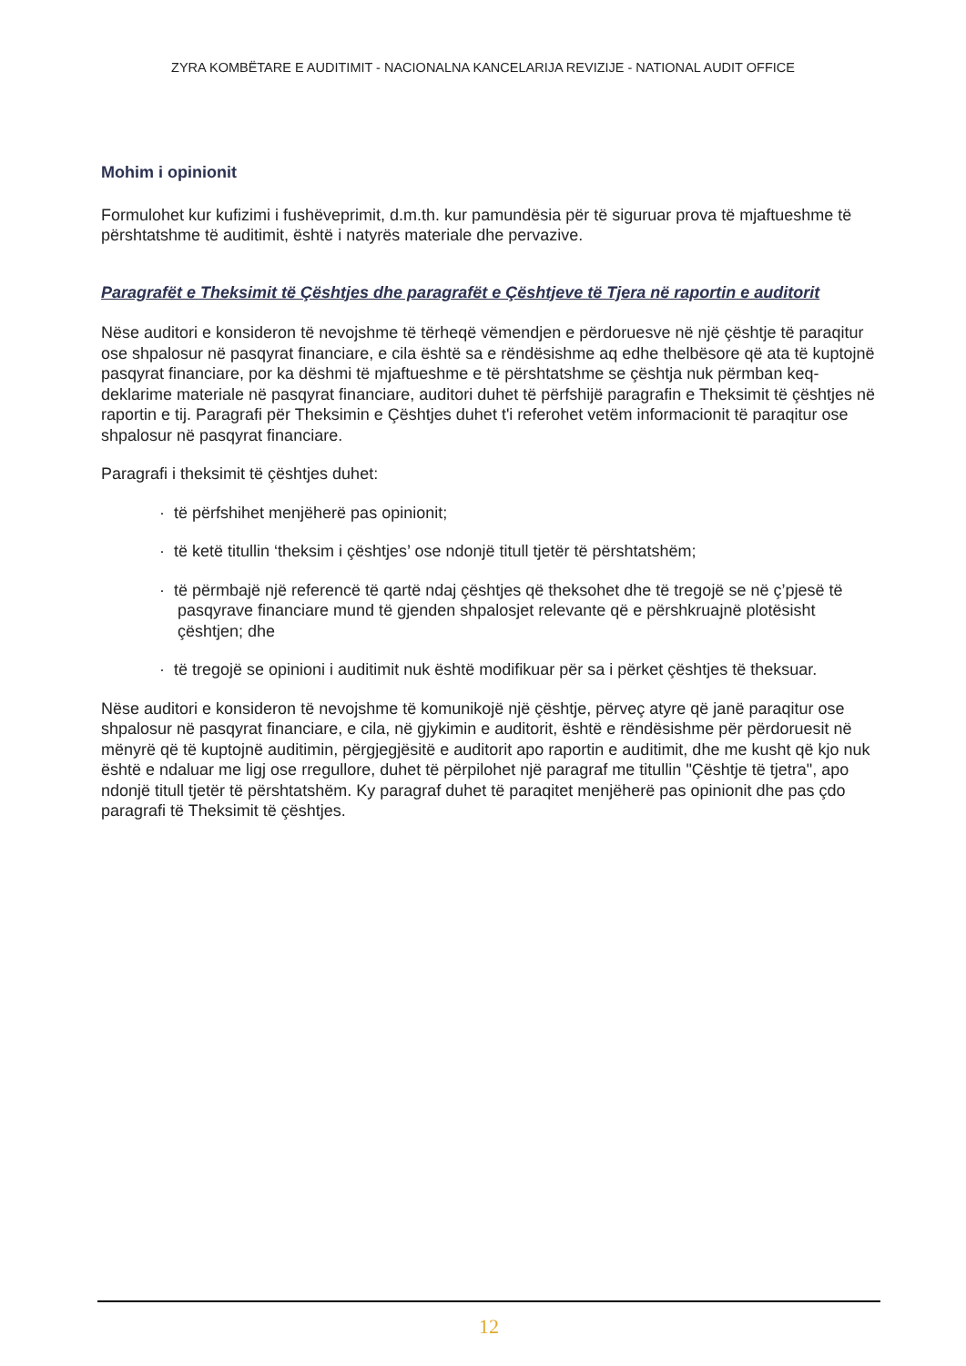ZYRA KOMBËTARE E AUDITIMIT - NACIONALNA KANCELARIJA REVIZIJE - NATIONAL AUDIT OFFICE
Mohim i opinionit
Formulohet kur kufizimi i fushëveprimit, d.m.th. kur pamundësia për të siguruar prova të mjaftueshme të përshtatshme të auditimit, është i natyrës materiale dhe pervazive.
Paragrafët e Theksimit të Çështjes dhe paragrafët e Çështjeve të Tjera në raportin e auditorit
Nëse auditori e konsideron të nevojshme të tërheqë vëmendjen e përdoruesve në një çështje të paraqitur ose shpalosur në pasqyrat financiare, e cila është sa e rëndësishme aq edhe thelbësore që ata të kuptojnë pasqyrat financiare, por ka dëshmi të mjaftueshme e të përshtatshme se çështja nuk përmban keq-deklarime materiale në pasqyrat financiare, auditori duhet të përfshijë paragrafin e Theksimit të çështjes në raportin e tij. Paragrafi për Theksimin e Çështjes duhet t'i referohet vetëm informacionit të paraqitur ose shpalosur në pasqyrat financiare.
Paragrafi i theksimit të çështjes duhet:
· të përfshihet menjëherë pas opinionit;
· të ketë titullin ‘theksim i çështjes’ ose ndonjë titull tjetër të përshtatshëm;
· të përmbajë një referencë të qartë ndaj çështjes që theksohet dhe të tregojë se në ç’pjesë të pasqyrave financiare mund të gjenden shpalosjet relevante që e përshkruajnë plotësisht çështjen; dhe
· të tregojë se opinioni i auditimit nuk është modifikuar për sa i përket çështjes të theksuar.
Nëse auditori e konsideron të nevojshme të komunikojë një çështje, përveç atyre që janë paraqitur ose shpalosur në pasqyrat financiare, e cila, në gjykimin e auditorit, është e rëndësishme për përdoruesit në mënyrë që të kuptojnë auditimin, përgjegjësitë e auditorit apo raportin e auditimit, dhe me kusht që kjo nuk është e ndaluar me ligj ose rregullore, duhet të përpilohet një paragraf me titullin "Çështje të tjetra", apo ndonjë titull tjetër të përshtatshëm. Ky paragraf duhet të paraqitet menjëherë pas opinionit dhe pas çdo paragrafi të Theksimit të çështjes.
12